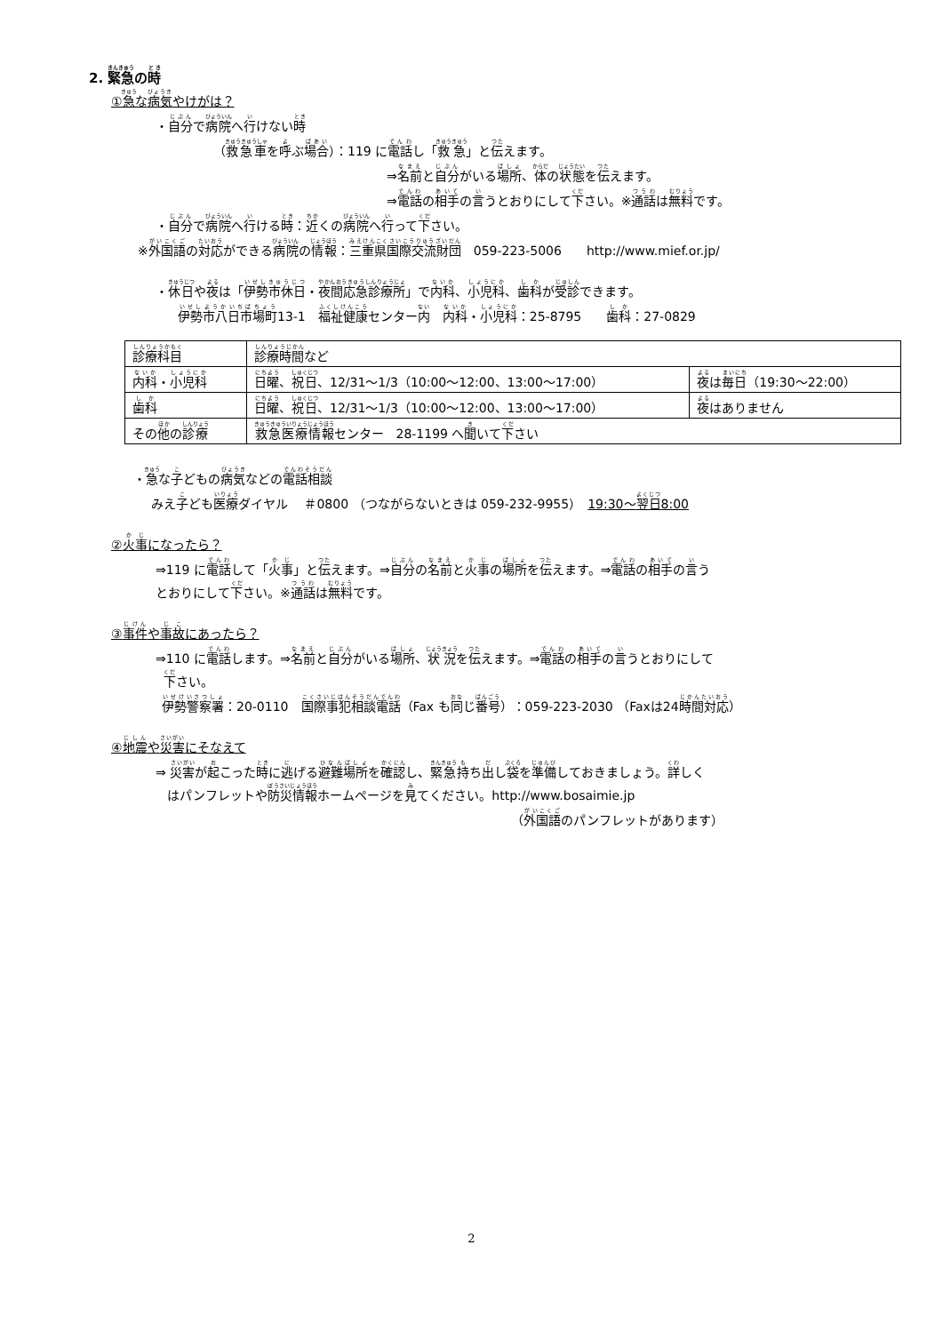2. 緊急の時
①急な病気やけがは？
・自分で病院へ行けない時
（救急車を呼ぶ場合）：119 に電話し「救急」と伝えます。
⇒名前と自分がいる場所、体の状態を伝えます。
⇒電話の相手の言うとおりにして下さい。※通話は無料です。
・自分で病院へ行ける時：近くの病院へ行って下さい。
※外国語の対応ができる病院の情報：三重県国際交流財団　059-223-5006　　http://www.mief.or.jp/
・休日や夜は「伊勢市休日・夜間応急診療所」で内科、小児科、歯科が受診できます。
伊勢市八日市場町13-1　福祉健康センター内　内科・小児科：25-8795　　歯科：27-0829
| 診療科目 | 診療時間 など | |
| 内科 ・ 小児科 | 日曜 、 祝日 、12/31～1/3（10:00～12:00、13:00～17:00） | 夜 は 毎日 （19:30～22:00） |
| 歯科 | 日曜 、 祝日 、12/31～1/3（10:00～12:00、13:00～17:00） | 夜 はありません |
| その 他 の 診療 | 救急医療情報 センター 28-1199 へ 聞 いて 下 さい | |
・急な子どもの病気などの電話相談
みえ子ども医療ダイヤル　 ＃0800 （つながらないときは 059-232-9955）　19:30～翌日8:00
②火事になったら？
⇒119 に電話して「火事」と伝えます。⇒自分の名前と火事の場所を伝えます。⇒電話の相手の言う
とおりにして下さい。※通話は無料です。
③事件や事故にあったら？
⇒110 に電話します。⇒名前と自分がいる場所、状況を伝えます。⇒電話の相手の言うとおりにして
下さい。
伊勢警察署：20-0110　国際事犯相談電話（Fax も同じ番号）：059-223-2030 （Faxは24時間対応）
④地震や災害にそなえて
⇒ 災害が起こった時に逃げる避難場所を確認し、緊急持ち出し袋を準備しておきましょう。詳しく
はパンフレットや防災情報ホームページを見てください。http://www.bosaimie.jp
（外国語のパンフレットがあります）
2